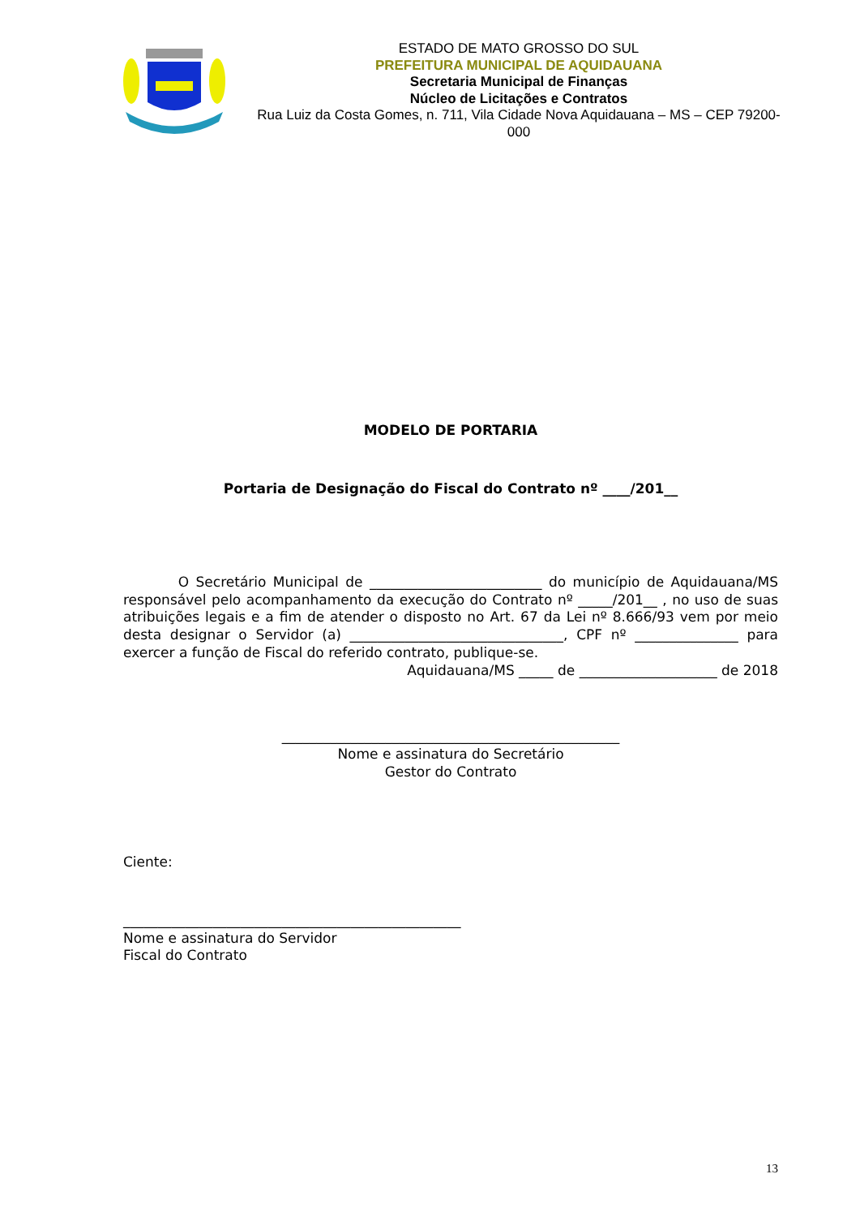ESTADO DE MATO GROSSO DO SUL
PREFEITURA MUNICIPAL DE AQUIDAUANA
Secretaria Municipal de Finanças
Núcleo de Licitações e Contratos
Rua Luiz da Costa Gomes, n. 711, Vila Cidade Nova Aquidauana – MS – CEP 79200-000
MODELO DE PORTARIA
Portaria de Designação do Fiscal do Contrato nº ____/201__
O Secretário Municipal de _________________________ do município de Aquidauana/MS responsável pelo acompanhamento da execução do Contrato nº _____/201__ , no uso de suas atribuições legais e a fim de atender o disposto no Art. 67 da Lei nº 8.666/93 vem por meio desta designar o Servidor (a) _______________________________, CPF nº _______________ para exercer a função de Fiscal do referido contrato, publique-se.
Aquidauana/MS _____ de ____________________ de 2018
_________________________________________________
Nome e assinatura do Secretário
Gestor do Contrato
Ciente:
_________________________________________________
Nome e assinatura do Servidor
Fiscal do Contrato
13